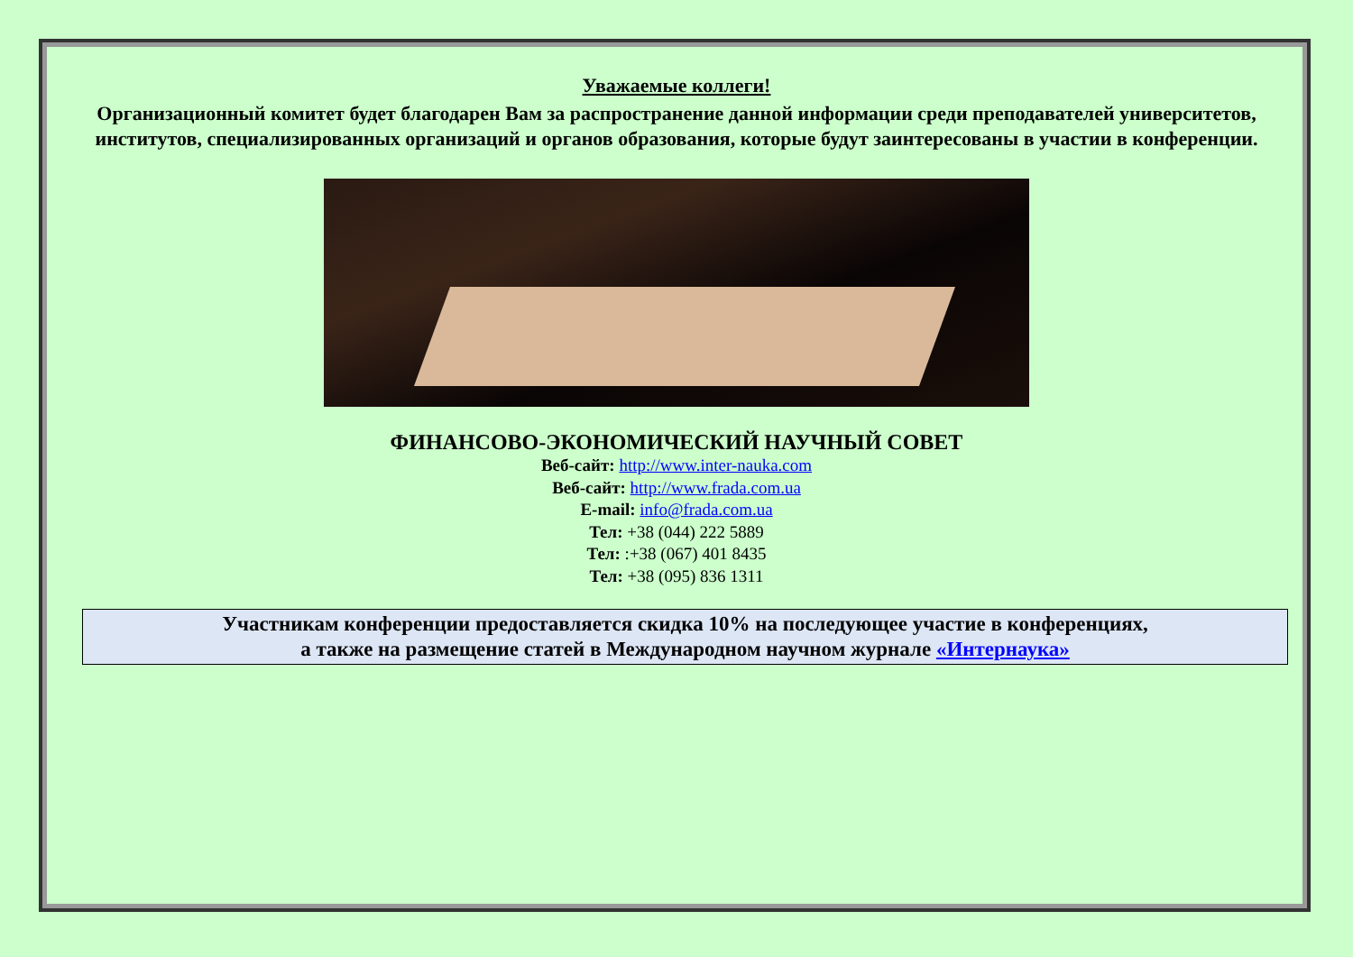Уважаемые коллеги!
Организационный комитет будет благодарен Вам за распространение данной информации среди преподавателей университетов, институтов, специализированных организаций и органов образования, которые будут заинтересованы в участии в конференции.
ФИНАНСОВО-ЭКОНОМИЧЕСКИЙ НАУЧНЫЙ СОВЕТ
Веб-сайт: http://www.inter-nauka.com
Веб-сайт: http://www.frada.com.ua
E-mail: info@frada.com.ua
Тел: +38 (044) 222 5889
Тел: :+38 (067) 401 8435
Тел: +38 (095) 836 1311
Участникам конференции предоставляется скидка 10% на последующее участие в конференциях,
а также на размещение статей в Международном научном журнале «Интернаука»